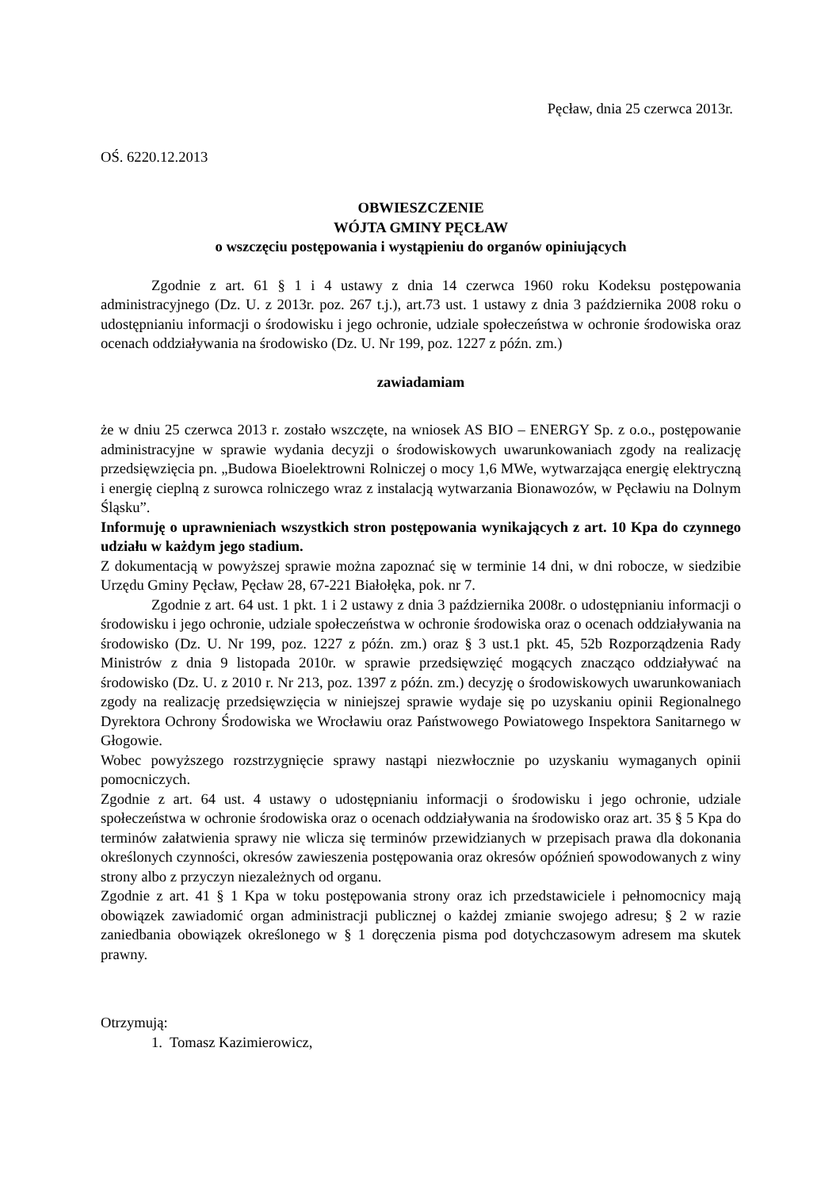Pęcław, dnia 25 czerwca 2013r.
OŚ. 6220.12.2013
OBWIESZCZENIE
WÓJTA GMINY PĘCŁAW
o wszczęciu postępowania i wystąpieniu do organów opiniujących
Zgodnie z art. 61 § 1 i 4 ustawy z dnia 14 czerwca 1960 roku Kodeksu postępowania administracyjnego (Dz. U. z 2013r. poz. 267 t.j.), art.73 ust. 1 ustawy z dnia 3 października 2008 roku o udostępnianiu informacji o środowisku i jego ochronie, udziale społeczeństwa w ochronie środowiska oraz ocenach oddziaływania na środowisko (Dz. U. Nr 199, poz. 1227 z późn. zm.)
zawiadamiam
że w dniu 25 czerwca 2013 r. zostało wszczęte, na wniosek AS BIO – ENERGY Sp. z o.o., postępowanie administracyjne w sprawie wydania decyzji o środowiskowych uwarunkowaniach zgody na realizację przedsięwzięcia pn. „Budowa Bioelektrowni Rolniczej o mocy 1,6 MWe, wytwarzająca energię elektryczną i energię cieplną z surowca rolniczego wraz z instalacją wytwarzania Bionawozów, w Pęcławiu na Dolnym Śląsku”.
Informuję o uprawnieniach wszystkich stron postępowania wynikających z art. 10 Kpa do czynnego udziału w każdym jego stadium.
Z dokumentacją w powyższej sprawie można zapoznać się w terminie 14 dni, w dni robocze, w siedzibie Urzędu Gminy Pęcław, Pęcław 28, 67-221 Białołęka, pok. nr 7.
Zgodnie z art. 64 ust. 1 pkt. 1 i 2 ustawy z dnia 3 października 2008r. o udostępnianiu informacji o środowisku i jego ochronie, udziale społeczeństwa w ochronie środowiska oraz o ocenach oddziaływania na środowisko (Dz. U. Nr 199, poz. 1227 z późn. zm.) oraz § 3 ust.1 pkt. 45, 52b Rozporządzenia Rady Ministrów z dnia 9 listopada 2010r. w sprawie przedsięwzięć mogących znacząco oddziaływać na środowisko (Dz. U. z 2010 r. Nr 213, poz. 1397 z późn. zm.) decyzję o środowiskowych uwarunkowaniach zgody na realizację przedsięwzięcia w niniejszej sprawie wydaje się po uzyskaniu opinii Regionalnego Dyrektora Ochrony Środowiska we Wrocławiu oraz Państwowego Powiatowego Inspektora Sanitarnego w Głogowie.
Wobec powyższego rozstrzygnięcie sprawy nastąpi niezwłocznie po uzyskaniu wymaganych opinii pomocniczych.
Zgodnie z art. 64 ust. 4 ustawy o udostępnianiu informacji o środowisku i jego ochronie, udziale społeczeństwa w ochronie środowiska oraz o ocenach oddziaływania na środowisko oraz art. 35 § 5 Kpa do terminów załatwienia sprawy nie wlicza się terminów przewidzianych w przepisach prawa dla dokonania określonych czynności, okresów zawieszenia postępowania oraz okresów opóźnień spowodowanych z winy strony albo z przyczyn niezależnych od organu.
Zgodnie z art. 41 § 1 Kpa w toku postępowania strony oraz ich przedstawiciele i pełnomocnicy mają obowiązek zawiadomić organ administracji publicznej o każdej zmianie swojego adresu; § 2 w razie zaniedbania obowiązek określonego w § 1 doręczenia pisma pod dotychczasowym adresem ma skutek prawny.
Otrzymują:
1. Tomasz Kazimierowicz,